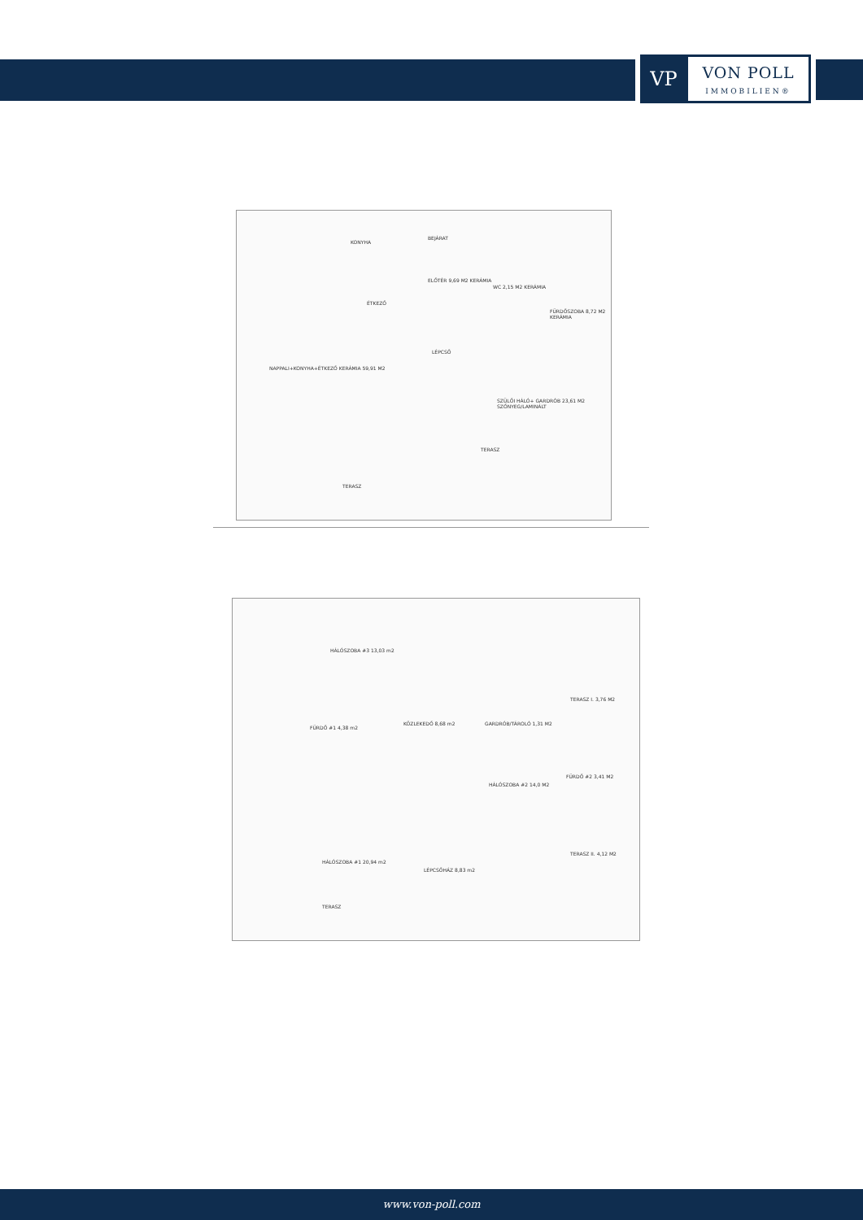VP
VON POLL
IMMOBILIEN®
KONYHA
ÉTKEZŐ
NAPPALI+KONYHA+ÉTKEZŐ KERÁMIA 59,91 M2
ELŐTÉR 9,69 M2 KERÁMIA
WC 2,15 M2 KERÁMIA
FÜRDŐSZOBA 8,72 M2 KERÁMIA
BEJÁRAT
LÉPCSŐ
SZÜLŐI HÁLÓ+ GARDRÓB 23,61 M2 SZŐNYEG/LAMINÁLT
TERASZ
TERASZ
HÁLÓSZOBA #3 13,03 m2
FÜRDŐ #1 4,38 m2
KÖZLEKEDŐ 8,68 m2 GARDRÓB/TÁROLÓ 1,31 M2
TERASZ I. 3,76 M2
FÜRDŐ #2 3,41 M2
HÁLÓSZOBA #2 14,0 M2
HÁLÓSZOBA #1 20,94 m2
LÉPCSŐHÁZ 8,83 m2
TERASZ II. 4,12 M2
TERASZ
www.von-poll.com